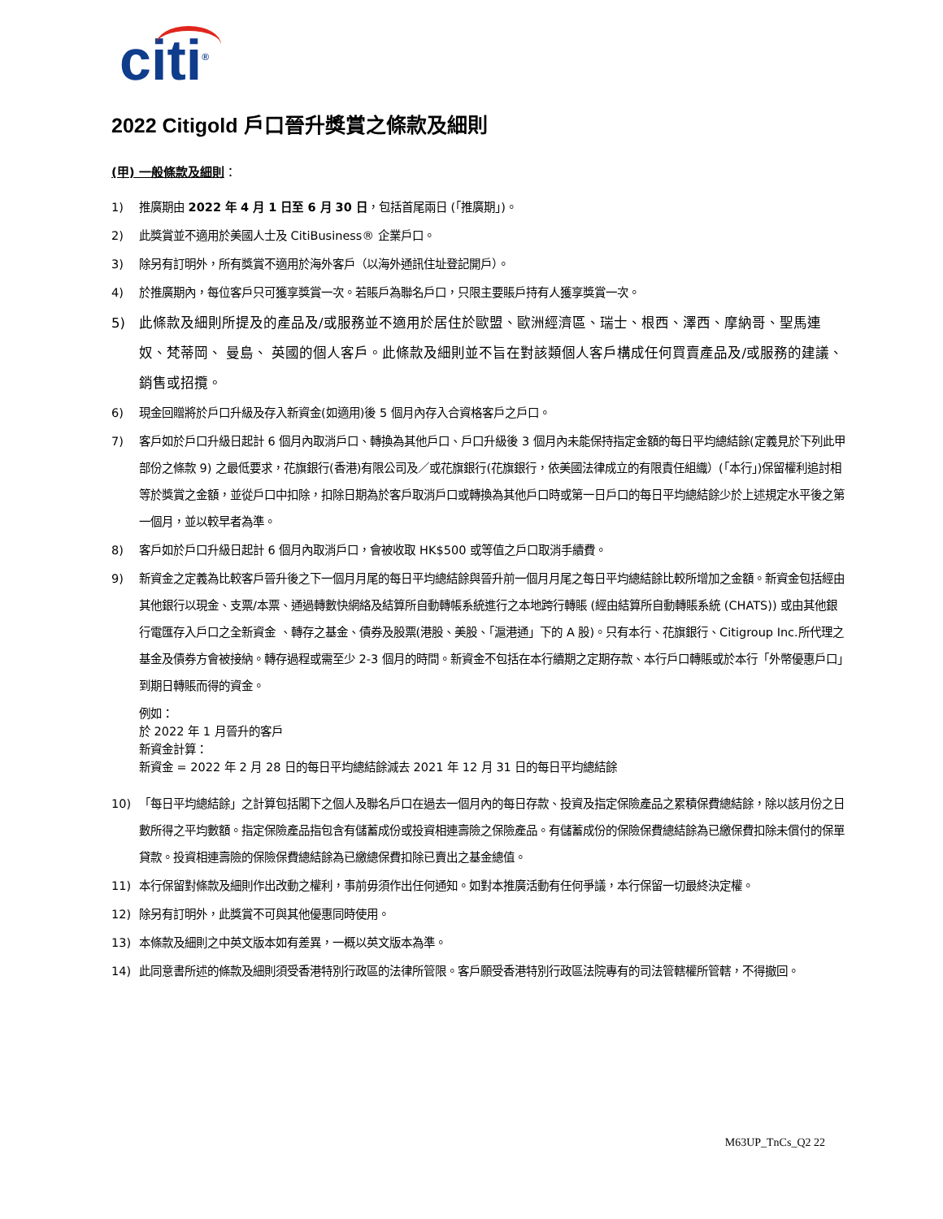citi<sup>®</sup>
2022 Citigold 戶口晉升獎賞之條款及細則
(甲) 一般條款及細則：
1) 推廣期由 2022 年 4 月 1 日至 6 月 30 日，包括首尾兩日 (「推廣期」)。
2) 此獎賞並不適用於美國人士及 CitiBusiness® 企業戶口。
3) 除另有訂明外，所有獎賞不適用於海外客戶（以海外通訊住址登記開戶）。
4) 於推廣期內，每位客戶只可獲享獎賞一次。若賬戶為聯名戶口，只限主要賬戶持有人獲享獎賞一次。
5) 此條款及細則所提及的產品及/或服務並不適用於居住於歐盟、歐洲經濟區、瑞士、根西、澤西、摩納哥、聖馬連奴、梵蒂岡、 曼島、 英國的個人客戶。此條款及細則並不旨在對該類個人客戶構成任何買賣產品及/或服務的建議、銷售或招攬。
6) 現金回贈將於戶口升級及存入新資金(如適用)後 5 個月內存入合資格客戶之戶口。
7) 客戶如於戶口升級日起計 6 個月內取消戶口、轉換為其他戶口、戶口升級後 3 個月內未能保持指定金額的每日平均總結餘(定義見於下列此甲部份之條款 9) 之最低要求，花旗銀行(香港)有限公司及／或花旗銀行(花旗銀行，依美國法律成立的有限責任組織）(「本行」)保留權利追討相等於獎賞之金額，並從戶口中扣除，扣除日期為於客戶取消戶口或轉換為其他戶口時或第一日戶口的每日平均總結餘少於上述規定水平後之第一個月，並以較早者為準。
8) 客戶如於戶口升級日起計 6 個月內取消戶口，會被收取 HK$500 或等值之戶口取消手續費。
9) 新資金之定義為比較客戶晉升後之下一個月月尾的每日平均總結餘與晉升前一個月月尾之每日平均總結餘比較所增加之金額。新資金包括經由其他銀行以現金、支票/本票、通過轉數快網絡及結算所自動轉帳系統進行之本地跨行轉賬 (經由結算所自動轉賬系統 (CHATS)) 或由其他銀行電匯存入戶口之全新資金 、轉存之基金、債券及股票(港股、美股、「滬港通」下的 A 股)。只有本行、花旗銀行、Citigroup Inc.所代理之基金及債券方會被接納。轉存過程或需至少 2-3 個月的時間。新資金不包括在本行續期之定期存款、本行戶口轉賬或於本行「外幣優惠戶口」到期日轉賬而得的資金。
例如：
於 2022 年 1 月晉升的客戶
新資金計算：
新資金 = 2022 年 2 月 28 日的每日平均總結餘減去 2021 年 12 月 31 日的每日平均總結餘
10) 「每日平均總結餘」之計算包括閣下之個人及聯名戶口在過去一個月內的每日存款、投資及指定保險產品之累積保費總結餘，除以該月份之日數所得之平均數額。指定保險產品指包含有儲蓄成份或投資相連壽險之保險產品。有儲蓄成份的保險保費總結餘為已繳保費扣除未償付的保單貸款。投資相連壽險的保險保費總結餘為已繳總保費扣除已賣出之基金總值。
11) 本行保留對條款及細則作出改動之權利，事前毋須作出任何通知。如對本推廣活動有任何爭議，本行保留一切最終決定權。
12) 除另有訂明外，此獎賞不可與其他優惠同時使用。
13) 本條款及細則之中英文版本如有差異，一概以英文版本為準。
14) 此同意書所述的條款及細則須受香港特別行政區的法律所管限。客戶願受香港特別行政區法院專有的司法管轄權所管轄，不得撤回。
M63UP_TnCs_Q2 22